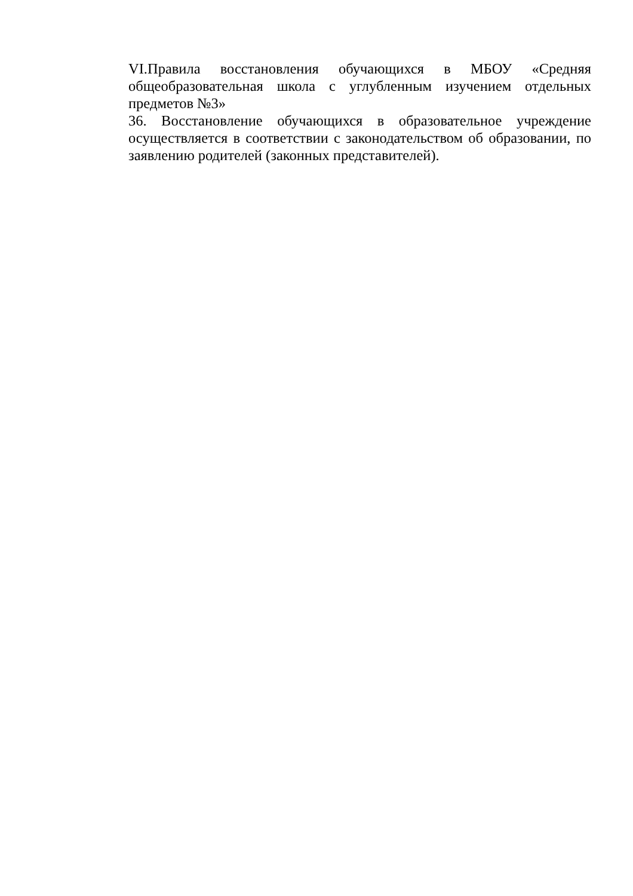VI.Правила восстановления обучающихся в МБОУ «Средняя общеобразовательная школа с углубленным изучением отдельных предметов №3»
36. Восстановление обучающихся в образовательное учреждение осуществляется в соответствии с законодательством об образовании, по заявлению родителей (законных представителей).